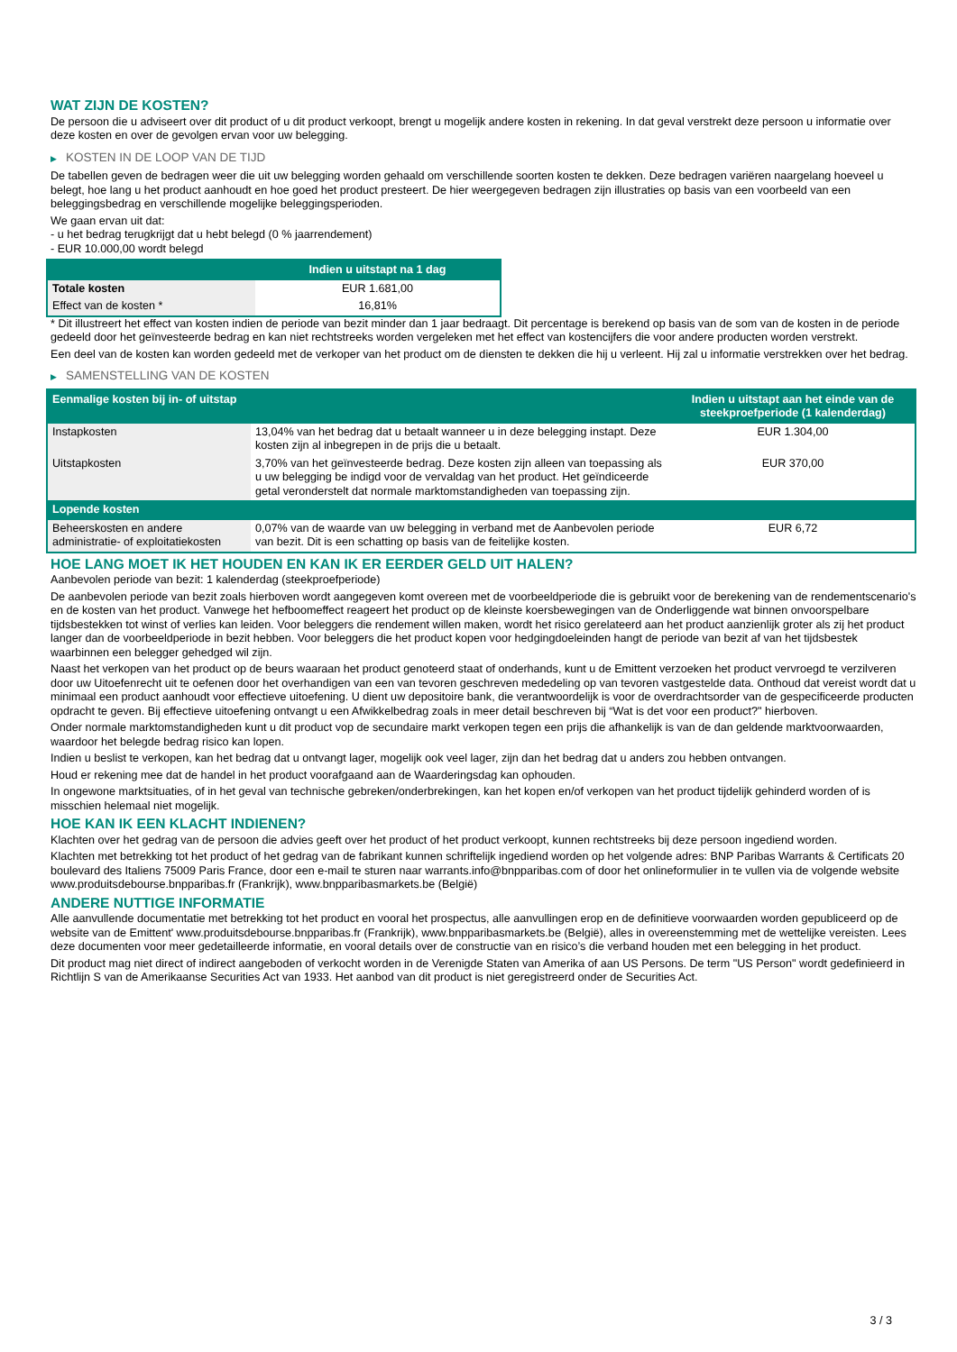WAT ZIJN DE KOSTEN?
De persoon die u adviseert over dit product of u dit product verkoopt, brengt u mogelijk andere kosten in rekening. In dat geval verstrekt deze persoon u informatie over deze kosten en over de gevolgen ervan voor uw belegging.
▶ KOSTEN IN DE LOOP VAN DE TIJD
De tabellen geven de bedragen weer die uit uw belegging worden gehaald om verschillende soorten kosten te dekken. Deze bedragen variëren naargelang hoeveel u belegt, hoe lang u het product aanhoudt en hoe goed het product presteert. De hier weergegeven bedragen zijn illustraties op basis van een voorbeeld van een beleggingsbedrag en verschillende mogelijke beleggingsperioden.
We gaan ervan uit dat:
- u het bedrag terugkrijgt dat u hebt belegd (0 % jaarrendement)
- EUR 10.000,00 wordt belegd
| | Indien u uitstapt na 1 dag |
| --- | --- |
| Totale kosten | EUR 1.681,00 |
| Effect van de kosten * | 16,81% |
* Dit illustreert het effect van kosten indien de periode van bezit minder dan 1 jaar bedraagt. Dit percentage is berekend op basis van de som van de kosten in de periode gedeeld door het geïnvesteerde bedrag en kan niet rechtstreeks worden vergeleken met het effect van kostencijfers die voor andere producten worden verstrekt.
Een deel van de kosten kan worden gedeeld met de verkoper van het product om de diensten te dekken die hij u verleent. Hij zal u informatie verstrekken over het bedrag.
▶ SAMENSTELLING VAN DE KOSTEN
| Eenmalige kosten bij in- of uitstap | | Indien u uitstapt aan het einde van de steekproefperiode (1 kalenderdag) |
| --- | --- | --- |
| Instapkosten | 13,04% van het bedrag dat u betaalt wanneer u in deze belegging instapt. Deze kosten zijn al inbegrepen in de prijs die u betaalt. | EUR 1.304,00 |
| Uitstapkosten | 3,70% van het geïnvesteerde bedrag. Deze kosten zijn alleen van toepassing als u uw belegging be indigd voor de vervaldag van het product. Het geïndiceerde getal veronderstelt dat normale marktomstandigheden van toepassing zijn. | EUR 370,00 |
| Lopende kosten | | |
| Beheerskosten en andere administratie- of exploitatiekosten | 0,07% van de waarde van uw belegging in verband met de Aanbevolen periode van bezit. Dit is een schatting op basis van de feitelijke kosten. | EUR 6,72 |
HOE LANG MOET IK HET HOUDEN EN KAN IK ER EERDER GELD UIT HALEN?
Aanbevolen periode van bezit: 1 kalenderdag (steekproefperiode)
De aanbevolen periode van bezit zoals hierboven wordt aangegeven komt overeen met de voorbeeldperiode die is gebruikt voor de berekening van de rendementscenario's en de kosten van het product. Vanwege het hefboomeffect reageert het product op de kleinste koersbewegingen van de Onderliggende wat binnen onvoorspelbare tijdsbestekken tot winst of verlies kan leiden. Voor beleggers die rendement willen maken, wordt het risico gerelateerd aan het product aanzienlijk groter als zij het product langer dan de voorbeeldperiode in bezit hebben. Voor beleggers die het product kopen voor hedgingdoeleinden hangt de periode van bezit af van het tijdsbestek waarbinnen een belegger gehedged wil zijn.
Naast het verkopen van het product op de beurs waaraan het product genoteerd staat of onderhands, kunt u de Emittent verzoeken het product vervroegd te verzilveren door uw Uitoefenrecht uit te oefenen door het overhandigen van een van tevoren geschreven mededeling op van tevoren vastgestelde data. Onthoud dat vereist wordt dat u minimaal een product aanhoudt voor effectieve uitoefening. U dient uw depositoire bank, die verantwoordelijk is voor de overdrachtsorder van de gespecificeerde producten opdracht te geven. Bij effectieve uitoefening ontvangt u een Afwikkelbedrag zoals in meer detail beschreven bij “Wat is det voor een product?" hierboven.
Onder normale marktomstandigheden kunt u dit product vop de secundaire markt verkopen tegen een prijs die afhankelijk is van de dan geldende marktvoorwaarden, waardoor het belegde bedrag risico kan lopen.
Indien u beslist te verkopen, kan het bedrag dat u ontvangt lager, mogelijk ook veel lager, zijn dan het bedrag dat u anders zou hebben ontvangen.
Houd er rekening mee dat de handel in het product voorafgaand aan de Waarderingsdag kan ophouden.
In ongewone marktsituaties, of in het geval van technische gebreken/onderbrekingen, kan het kopen en/of verkopen van het product tijdelijk gehinderd worden of is misschien helemaal niet mogelijk.
HOE KAN IK EEN KLACHT INDIENEN?
Klachten over het gedrag van de persoon die advies geeft over het product of het product verkoopt, kunnen rechtstreeks bij deze persoon ingediend worden.
Klachten met betrekking tot het product of het gedrag van de fabrikant kunnen schriftelijk ingediend worden op het volgende adres: BNP Paribas Warrants & Certificats 20 boulevard des Italiens 75009 Paris France, door een e-mail te sturen naar warrants.info@bnpparibas.com of door het onlineformulier in te vullen via de volgende website www.produitsdebourse.bnpparibas.fr (Frankrijk), www.bnpparibasmarkets.be (België)
ANDERE NUTTIGE INFORMATIE
Alle aanvullende documentatie met betrekking tot het product en vooral het prospectus, alle aanvullingen erop en de definitieve voorwaarden worden gepubliceerd op de website van de Emittent' www.produitsdebourse.bnpparibas.fr (Frankrijk), www.bnpparibasmarkets.be (België), alles in overeenstemming met de wettelijke vereisten. Lees deze documenten voor meer gedetailleerde informatie, en vooral details over de constructie van en risico’s die verband houden met een belegging in het product.
Dit product mag niet direct of indirect aangeboden of verkocht worden in de Verenigde Staten van Amerika of aan US Persons. De term "US Person" wordt gedefinieerd in Richtlijn S van de Amerikaanse Securities Act van 1933. Het aanbod van dit product is niet geregistreerd onder de Securities Act.
3 / 3